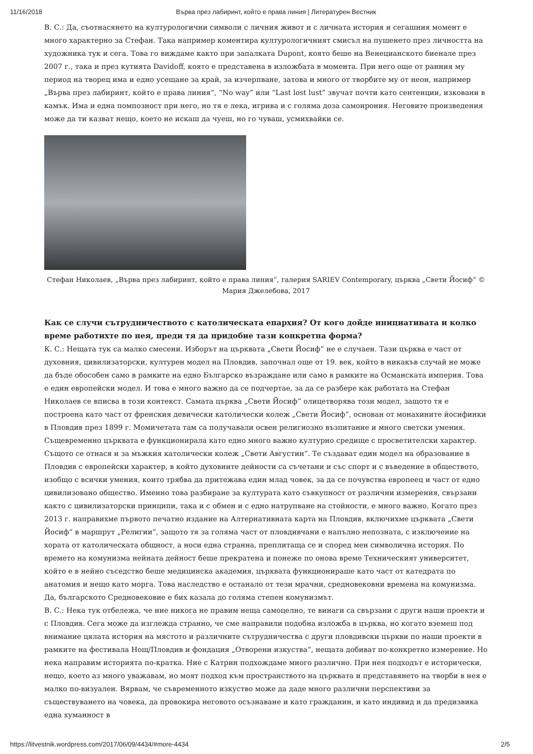11/16/2018 Върва през лабиринт, който е права линия | Литературен Вестник
В. С.: Да, съотнасянето на културологични символи с личния живот и с личната история и сегашния момент е много характерно за Стефан. Така например коментира културологичният смисъл на пушенето през личността на художника тук и сега. Това го виждаме както при запалката Dupont, която беше на Венецианското биенале през 2007 г., така и през кутията Davidoff, която е представена в изложбата в момента. При него още от ранния му период на творец има и едно усещане за край, за изчерпване, затова и много от творбите му от неон, например „Върва през лабиринт, който е права линия“, “No way” или “Last lost lust” звучат почти като сентенции, изковани в камък. Има и една помпозност при него, но тя е лека, игрива и с голяма доза самоирония. Неговите произведения може да ти казват нещо, което не искаш да чуеш, но го чуваш, усмихвайки се.
Стефан Николаев, „Върва през лабиринт, който е права линия“, галерия SARIEV Contemporary, църква „Свети Йосиф“ © Мария Джелебова, 2017
Как се случи сътрудничеството с католическата епархия? От кого дойде инициативата и колко време работихте по нея, преди тя да придобие тази конкретна форма?
К. С.: Нещата тук са малко смесени. Изборът на църквата „Свети Йосиф“ не е случаен. Тази църква е част от духовния, цивилизаторски, културен модел на Пловдив, започнал още от 19. век, който в никакъв случай не може да бъде обособен само в рамките на едно Българско възраждане или само в рамките на Османската империя. Това е един европейски модел. И това е много важно да се подчертае, за да се разбере как работата на Стефан Николаев се вписва в този контекст. Самата църква „Свети Йосиф“ олицетворява този модел, защото тя е построена като част от френския девически католически колеж „Свети Йосиф“, основан от монахините йосифинки в Пловдив през 1899 г. Момичетата там са получавали освен религиозно възпитание и много светски умения. Същевременно църквата е функционирала като едно много важно културно средище с просветителски характер. Същото се отнася и за мъжкия католически колеж „Свети Августин“. Те създават един модел на образование в Пловдив с европейски характер, в който духовните дейности са съчетани и със спорт и с въведение в обществото, изобщо с всички умения, които трябва да притежава един млад човек, за да се почувства европеец и част от едно цивилизовано общество. Именно това разбиране за културата като съвкупност от различни измерения, свързани както с цивилизаторски принципи, така и с обмен и с едно натрупване на стойности, е много важно. Когато през 2013 г. направихме първото печатно издание на Алтернативната карта на Пловдив, включихме църквата „Свети Йосиф“ в маршрут „Религии“, защото тя за голяма част от пловдивчани е напълно непозната, с изключение на хората от католическата общност, а носи една странна, преплитаща се и според мен символична история. По времето на комунизма нейната дейност беше прекратена и понеже по онова време Техническият университет, който е в нейно съседство беше медицинска академия, църквата функционираше като част от катедрата по анатомия и нещо като морга. Това наследство е останало от тези мрачни, средновековни времена на комунизма. Да, българското Средновековие е бих казала до голяма степен комунизмът.
В. С.: Нека тук отбележа, че ние никога не правим неща самоцелно, те винаги са свързани с други наши проекти и с Пловдив. Сега може да изглежда странно, че сме направили подобна изложба в църква, но когато вземеш под внимание цялата история на мястото и различните сътрудничества с други пловдивски църкви по наши проекти в рамките на фестивала Нощ/Пловдив и фондация „Отворени изкуства“, нещата добиват по-конкретно измерение. Но нека направим историята по-кратка. Ние с Катрин подхождаме много различно. При нея подходът е исторически, нещо, което аз много уважавам, но моят подход към пространството на църквата и представянето на творби в нея е малко по-визуален. Вярвам, че съвременното изкуство може да даде много различни перспективи за съществуването на човека, да провокира неговото осъзнаване и като гражданин, и като индивид и да предизвика една хуманност в
https://litvestnik.wordpress.com/2017/06/09/4434/#more-4434 2/5